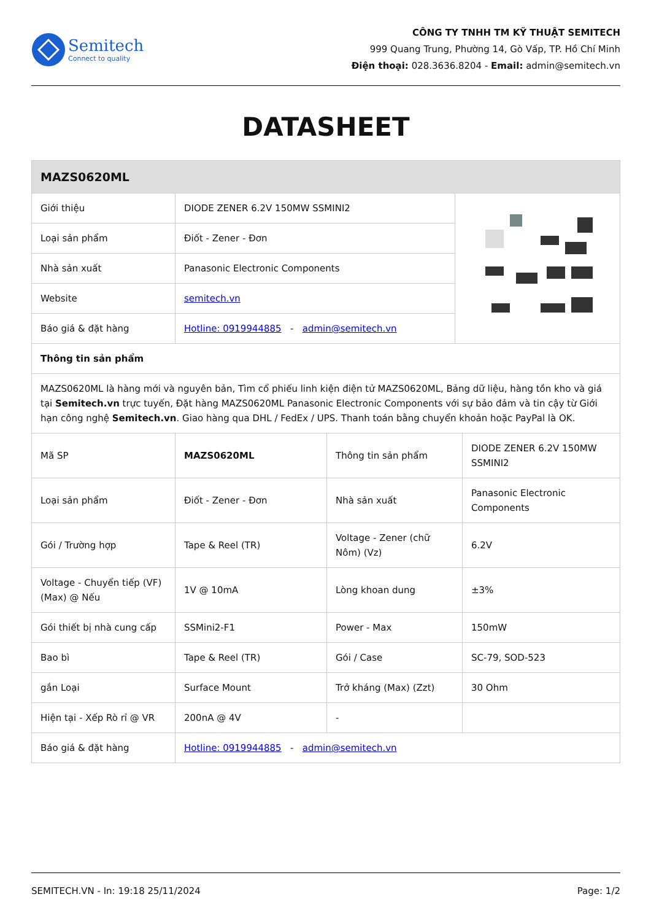Semitech
Connect to quality
CÔNG TY TNHH TM KỸ THUẬT SEMITECH
999 Quang Trung, Phường 14, Gò Vấp, TP. Hồ Chí Minh
Điện thoại: 028.3636.8204 - Email: admin@semitech.vn
DATASHEET
| MAZS0620ML | | |
| --- | --- | --- |
| Giới thiệu | DIODE ZENER 6.2V 150MW SSMINI2 | |
| Loại sản phẩm | Điốt - Zener - Đơn | |
| Nhà sản xuất | Panasonic Electronic Components | |
| Website | semitech.vn | |
| Báo giá & đặt hàng | Hotline: 0919944885 - admin@semitech.vn | |
| Thông tin sản phẩm | | |
| MAZS0620ML là hàng mới và nguyên bản, Tìm cổ phiếu linh kiện điện tử MAZS0620ML, Bảng dữ liệu, hàng tồn kho và giá tại Semitech.vn trực tuyến, Đặt hàng MAZS0620ML Panasonic Electronic Components với sự bảo đảm và tin cậy từ Giới hạn công nghệ Semitech.vn . Giao hàng qua DHL / FedEx / UPS. Thanh toán bằng chuyển khoản hoặc PayPal là OK. | | |
| Mã SP | MAZS0620ML | Thông tin sản phẩm | DIODE ZENER 6.2V 150MW SSMINI2 |
| Loại sản phẩm | Điốt - Zener - Đơn | Nhà sản xuất | Panasonic Electronic Components |
| Gói / Trường hợp | Tape & Reel (TR) | Voltage - Zener (chữ Nôm) (Vz) | 6.2V |
| Voltage - Chuyển tiếp (VF) (Max) @ Nếu | 1V @ 10mA | Lòng khoan dung | ±3% |
| Gói thiết bị nhà cung cấp | SSMini2-F1 | Power - Max | 150mW |
| Bao bì | Tape & Reel (TR) | Gói / Case | SC-79, SOD-523 |
| gắn Loại | Surface Mount | Trở kháng (Max) (Zzt) | 30 Ohm |
| Hiện tại - Xếp Rò rỉ @ VR | 200nA @ 4V | - | |
| Báo giá & đặt hàng | Hotline: 0919944885 - admin@semitech.vn | | |
SEMITECH.VN - In: 19:18 25/11/2024 Page: 1/2